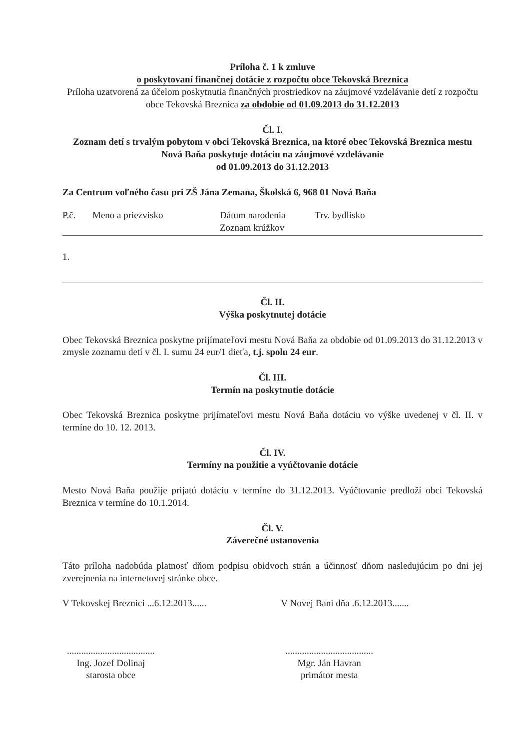Príloha č. 1 k zmluve
o poskytovaní finančnej dotácie z rozpočtu obce Tekovská Breznica
Príloha uzatvorená za účelom poskytnutia finančných prostriedkov na záujmové vzdelávanie detí z rozpočtu obce Tekovská Breznica za obdobie od 01.09.2013 do 31.12.2013
Čl. I.
Zoznam detí s trvalým pobytom v obci Tekovská Breznica, na ktoré obec Tekovská Breznica mestu Nová Baňa poskytuje dotáciu na záujmové vzdelávanie
od 01.09.2013 do 31.12.2013
Za Centrum voľného času pri ZŠ Jána Zemana, Školská 6, 968 01 Nová Baňa
| P.č. | Meno a priezvisko | Dátum narodenia Zoznam krúžkov | Trv. bydlisko |
| 1. | | | |
Čl. II.
Výška poskytnutej dotácie
Obec Tekovská Breznica poskytne prijímateľovi mestu Nová Baňa za obdobie od 01.09.2013 do 31.12.2013 v zmysle zoznamu detí v čl. I. sumu 24 eur/1 dieťa, t.j. spolu 24 eur.
Čl. III.
Termín na poskytnutie dotácie
Obec Tekovská Breznica poskytne prijímateľovi mestu Nová Baňa dotáciu vo výške uvedenej v čl. II. v termíne do 10. 12. 2013.
Čl. IV.
Termíny na použitie a vyúčtovanie dotácie
Mesto Nová Baňa použije prijatú dotáciu v termíne do 31.12.2013. Vyúčtovanie predloží obci Tekovská Breznica v termíne do 10.1.2014.
Čl. V.
Záverečné ustanovenia
Táto príloha nadobúda platnosť dňom podpisu obidvoch strán a účinnosť dňom nasledujúcim po dni jej zverejnenia na internetovej stránke obce.
V Tekovskej Breznici ...6.12.2013......
.....................................
Ing. Jozef Dolinaj
starosta obce
V Novej Bani dňa .6.12.2013.......
.....................................
Mgr. Ján Havran
primátor mesta